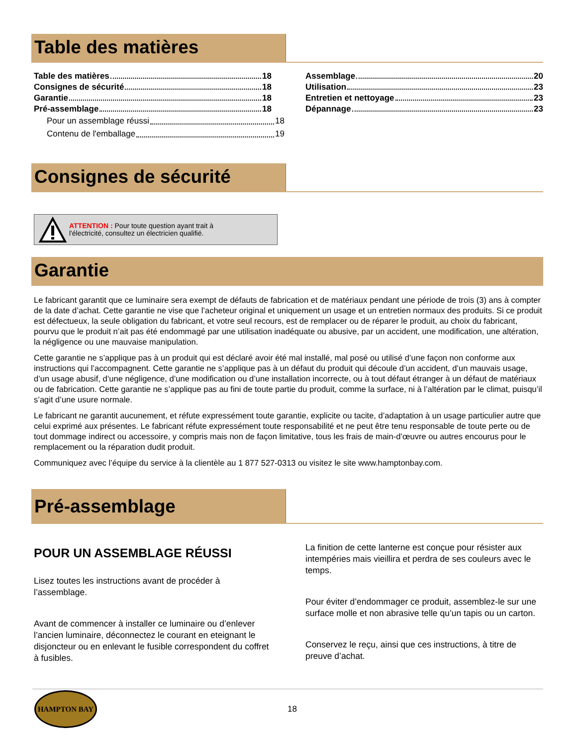Table des matières
Table des matières 18
Consignes de sécurité 18
Garantie 18
Pré-assemblage 18
Pour un assemblage réussi 18
Contenu de l'emballage 19
Assemblage 20
Utilisation 23
Entretien et nettoyage 23
Dépannage 23
Consignes de sécurité
ATTENTION : Pour toute question ayant trait à
l'électricité, consultez un électricien qualifié.
Garantie
Le fabricant garantit que ce luminaire sera exempt de défauts de fabrication et de matériaux pendant une période de trois (3) ans à compter de la date d’achat. Cette garantie ne vise que l’acheteur original et uniquement un usage et un entretien normaux des produits. Si ce produit est défectueux, la seule obligation du fabricant, et votre seul recours, est de remplacer ou de réparer le produit, au choix du fabricant, pourvu que le produit n’ait pas été endommagé par une utilisation inadéquate ou abusive, par un accident, une modification, une altération, la négligence ou une mauvaise manipulation.
Cette garantie ne s’applique pas à un produit qui est déclaré avoir été mal installé, mal posé ou utilisé d’une façon non conforme aux instructions qui l’accompagnent. Cette garantie ne s’applique pas à un défaut du produit qui découle d’un accident, d’un mauvais usage, d’un usage abusif, d’une négligence, d’une modification ou d’une installation incorrecte, ou à tout défaut étranger à un défaut de matériaux ou de fabrication. Cette garantie ne s’applique pas au fini de toute partie du produit, comme la surface, ni à l’altération par le climat, puisqu’il s’agit d’une usure normale.
Le fabricant ne garantit aucunement, et réfute expressément toute garantie, explicite ou tacite, d’adaptation à un usage particulier autre que celui exprimé aux présentes. Le fabricant réfute expressément toute responsabilité et ne peut être tenu responsable de toute perte ou de tout dommage indirect ou accessoire, y compris mais non de façon limitative, tous les frais de main-d’œuvre ou autres encourus pour le remplacement ou la réparation dudit produit.
Communiquez avec l’équipe du service à la clientèle au 1 877 527-0313 ou visitez le site www.hamptonbay.com.
Pré-assemblage
POUR UN ASSEMBLAGE RÉUSSI
Lisez toutes les instructions avant de procéder à l’assemblage.
Avant de commencer à installer ce luminaire ou d’enlever l’ancien luminaire, déconnectez le courant en eteignant le disjoncteur ou en enlevant le fusible correspondent du coffret à fusibles.
La finition de cette lanterne est conçue pour résister aux intempéries mais vieillira et perdra de ses couleurs avec le temps.
Pour éviter d’endommager ce produit, assemblez-le sur une surface molle et non abrasive telle qu’un tapis ou un carton.
Conservez le reçu, ainsi que ces instructions, à titre de preuve d’achat.
HAMPTON BAY
18